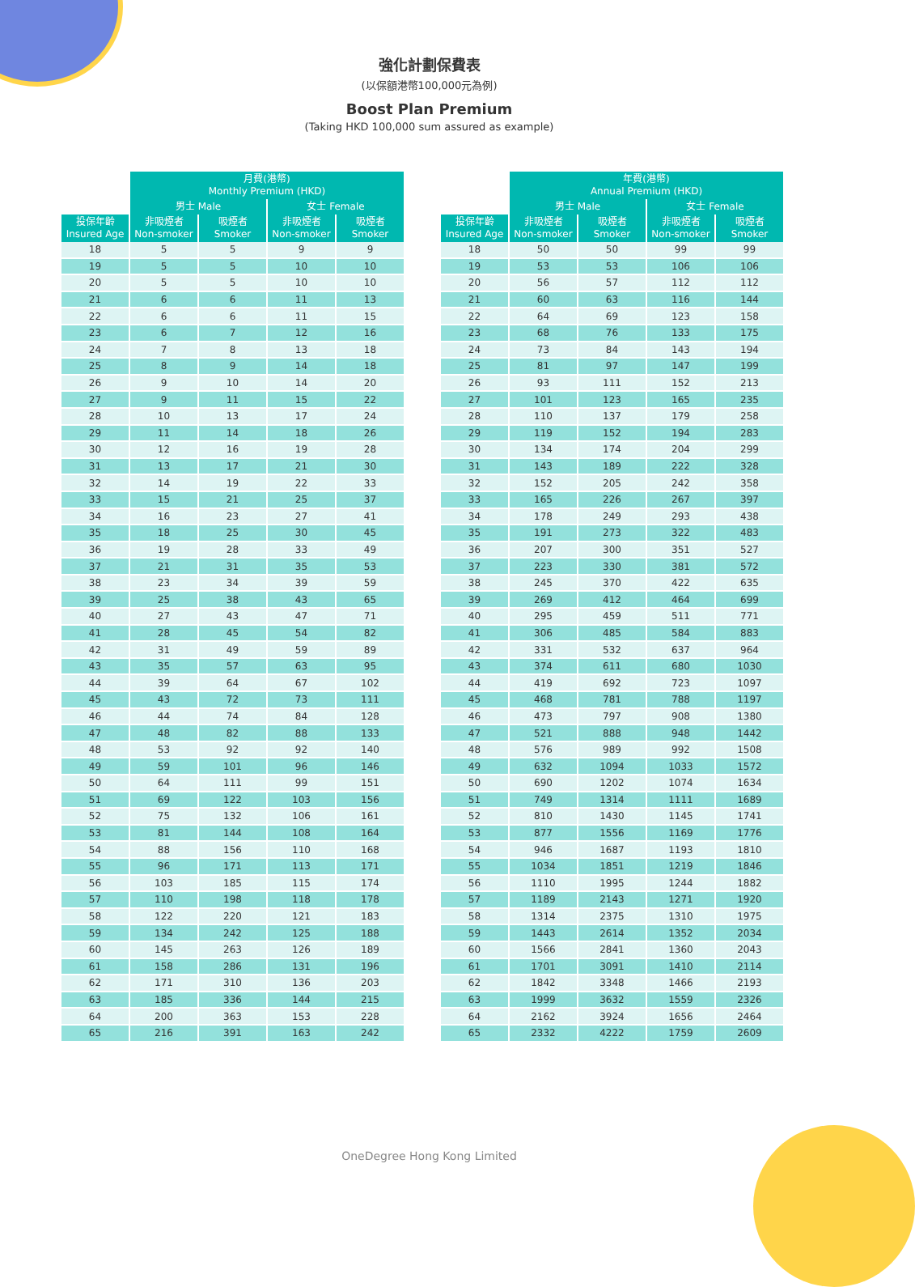強化計劃保費表
(以保額港幣100,000元為例)
Boost Plan Premium
(Taking HKD 100,000 sum assured as example)
| | 月費(港幣) Monthly Premium (HKD) | | | |
| --- | --- | --- | --- | --- |
| | 男士 Male | | 女士 Female | |
| 投保年齡 Insured Age | 非吸煙者 Non-smoker | 吸煙者 Smoker | 非吸煙者 Non-smoker | 吸煙者 Smoker |
| 18 | 5 | 5 | 9 | 9 |
| 19 | 5 | 5 | 10 | 10 |
| 20 | 5 | 5 | 10 | 10 |
| 21 | 6 | 6 | 11 | 13 |
| 22 | 6 | 6 | 11 | 15 |
| 23 | 6 | 7 | 12 | 16 |
| 24 | 7 | 8 | 13 | 18 |
| 25 | 8 | 9 | 14 | 18 |
| 26 | 9 | 10 | 14 | 20 |
| 27 | 9 | 11 | 15 | 22 |
| 28 | 10 | 13 | 17 | 24 |
| 29 | 11 | 14 | 18 | 26 |
| 30 | 12 | 16 | 19 | 28 |
| 31 | 13 | 17 | 21 | 30 |
| 32 | 14 | 19 | 22 | 33 |
| 33 | 15 | 21 | 25 | 37 |
| 34 | 16 | 23 | 27 | 41 |
| 35 | 18 | 25 | 30 | 45 |
| 36 | 19 | 28 | 33 | 49 |
| 37 | 21 | 31 | 35 | 53 |
| 38 | 23 | 34 | 39 | 59 |
| 39 | 25 | 38 | 43 | 65 |
| 40 | 27 | 43 | 47 | 71 |
| 41 | 28 | 45 | 54 | 82 |
| 42 | 31 | 49 | 59 | 89 |
| 43 | 35 | 57 | 63 | 95 |
| 44 | 39 | 64 | 67 | 102 |
| 45 | 43 | 72 | 73 | 111 |
| 46 | 44 | 74 | 84 | 128 |
| 47 | 48 | 82 | 88 | 133 |
| 48 | 53 | 92 | 92 | 140 |
| 49 | 59 | 101 | 96 | 146 |
| 50 | 64 | 111 | 99 | 151 |
| 51 | 69 | 122 | 103 | 156 |
| 52 | 75 | 132 | 106 | 161 |
| 53 | 81 | 144 | 108 | 164 |
| 54 | 88 | 156 | 110 | 168 |
| 55 | 96 | 171 | 113 | 171 |
| 56 | 103 | 185 | 115 | 174 |
| 57 | 110 | 198 | 118 | 178 |
| 58 | 122 | 220 | 121 | 183 |
| 59 | 134 | 242 | 125 | 188 |
| 60 | 145 | 263 | 126 | 189 |
| 61 | 158 | 286 | 131 | 196 |
| 62 | 171 | 310 | 136 | 203 |
| 63 | 185 | 336 | 144 | 215 |
| 64 | 200 | 363 | 153 | 228 |
| 65 | 216 | 391 | 163 | 242 |
| | 年費(港幣) Annual Premium (HKD) | | | |
| --- | --- | --- | --- | --- |
| | 男士 Male | | 女士 Female | |
| 投保年齡 Insured Age | 非吸煙者 Non-smoker | 吸煙者 Smoker | 非吸煙者 Non-smoker | 吸煙者 Smoker |
| 18 | 50 | 50 | 99 | 99 |
| 19 | 53 | 53 | 106 | 106 |
| 20 | 56 | 57 | 112 | 112 |
| 21 | 60 | 63 | 116 | 144 |
| 22 | 64 | 69 | 123 | 158 |
| 23 | 68 | 76 | 133 | 175 |
| 24 | 73 | 84 | 143 | 194 |
| 25 | 81 | 97 | 147 | 199 |
| 26 | 93 | 111 | 152 | 213 |
| 27 | 101 | 123 | 165 | 235 |
| 28 | 110 | 137 | 179 | 258 |
| 29 | 119 | 152 | 194 | 283 |
| 30 | 134 | 174 | 204 | 299 |
| 31 | 143 | 189 | 222 | 328 |
| 32 | 152 | 205 | 242 | 358 |
| 33 | 165 | 226 | 267 | 397 |
| 34 | 178 | 249 | 293 | 438 |
| 35 | 191 | 273 | 322 | 483 |
| 36 | 207 | 300 | 351 | 527 |
| 37 | 223 | 330 | 381 | 572 |
| 38 | 245 | 370 | 422 | 635 |
| 39 | 269 | 412 | 464 | 699 |
| 40 | 295 | 459 | 511 | 771 |
| 41 | 306 | 485 | 584 | 883 |
| 42 | 331 | 532 | 637 | 964 |
| 43 | 374 | 611 | 680 | 1030 |
| 44 | 419 | 692 | 723 | 1097 |
| 45 | 468 | 781 | 788 | 1197 |
| 46 | 473 | 797 | 908 | 1380 |
| 47 | 521 | 888 | 948 | 1442 |
| 48 | 576 | 989 | 992 | 1508 |
| 49 | 632 | 1094 | 1033 | 1572 |
| 50 | 690 | 1202 | 1074 | 1634 |
| 51 | 749 | 1314 | 1111 | 1689 |
| 52 | 810 | 1430 | 1145 | 1741 |
| 53 | 877 | 1556 | 1169 | 1776 |
| 54 | 946 | 1687 | 1193 | 1810 |
| 55 | 1034 | 1851 | 1219 | 1846 |
| 56 | 1110 | 1995 | 1244 | 1882 |
| 57 | 1189 | 2143 | 1271 | 1920 |
| 58 | 1314 | 2375 | 1310 | 1975 |
| 59 | 1443 | 2614 | 1352 | 2034 |
| 60 | 1566 | 2841 | 1360 | 2043 |
| 61 | 1701 | 3091 | 1410 | 2114 |
| 62 | 1842 | 3348 | 1466 | 2193 |
| 63 | 1999 | 3632 | 1559 | 2326 |
| 64 | 2162 | 3924 | 1656 | 2464 |
| 65 | 2332 | 4222 | 1759 | 2609 |
OneDegree Hong Kong Limited